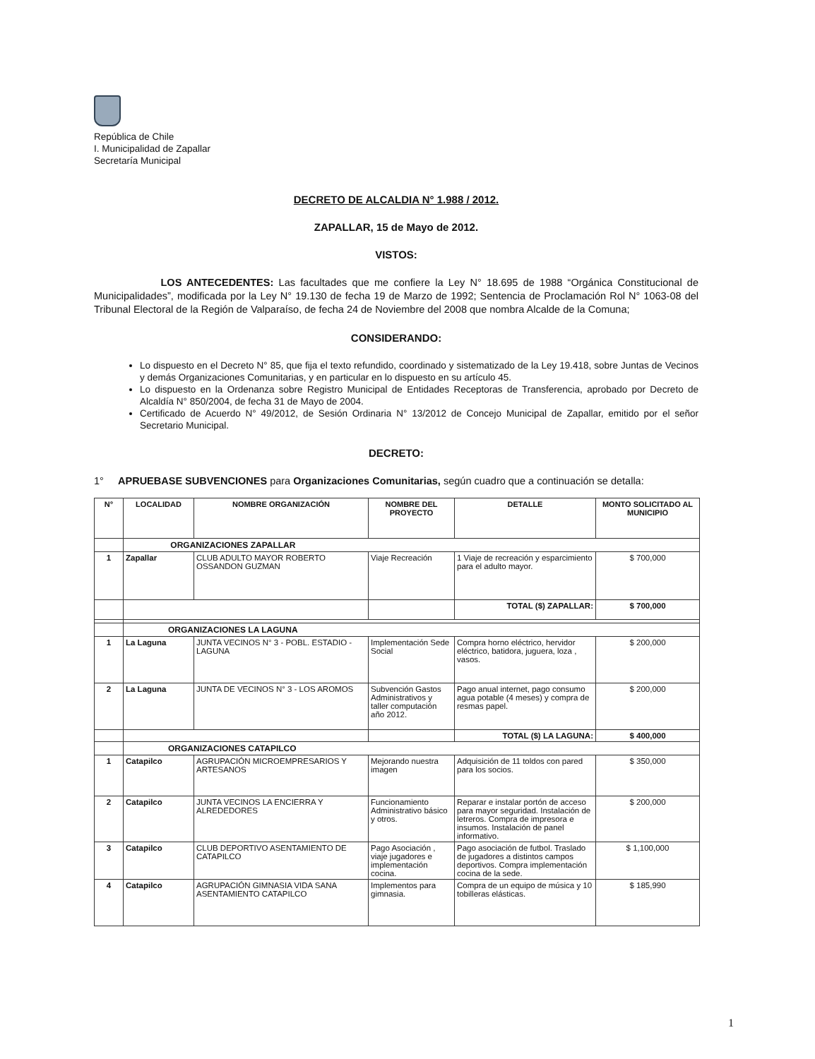República de Chile
I. Municipalidad de Zapallar
Secretaría Municipal
DECRETO DE ALCALDIA N° 1.988 / 2012.
ZAPALLAR, 15 de Mayo de 2012.
VISTOS:
LOS ANTECEDENTES: Las facultades que me confiere la Ley N° 18.695 de 1988 “Orgánica Constitucional de Municipalidades”, modificada por la Ley N° 19.130 de fecha 19 de Marzo de 1992; Sentencia de Proclamación Rol N° 1063-08 del Tribunal Electoral de la Región de Valparaíso, de fecha 24 de Noviembre del 2008 que nombra Alcalde de la Comuna;
CONSIDERANDO:
Lo dispuesto en el Decreto N° 85, que fija el texto refundido, coordinado y sistematizado de la Ley 19.418, sobre Juntas de Vecinos y demás Organizaciones Comunitarias, y en particular en lo dispuesto en su artículo 45.
Lo dispuesto en la Ordenanza sobre Registro Municipal de Entidades Receptoras de Transferencia, aprobado por Decreto de Alcaldía N° 850/2004, de fecha 31 de Mayo de 2004.
Certificado de Acuerdo N° 49/2012, de Sesión Ordinaria N° 13/2012 de Concejo Municipal de Zapallar, emitido por el señor Secretario Municipal.
DECRETO:
1° APRUEBASE SUBVENCIONES para Organizaciones Comunitarias, según cuadro que a continuación se detalla:
| N° | LOCALIDAD | NOMBRE ORGANIZACIÓN | NOMBRE DEL PROYECTO | DETALLE | MONTO SOLICITADO AL MUNICIPIO |
| --- | --- | --- | --- | --- | --- |
| | ORGANIZACIONES ZAPALLAR | | | | |
| 1 | Zapallar | CLUB ADULTO MAYOR ROBERTO OSSANDON GUZMAN | Viaje Recreación | 1 Viaje de recreación y esparcimiento para el adulto mayor. | $ 700,000 |
| | | | | TOTAL ($) ZAPALLAR: | $ 700,000 |
| | ORGANIZACIONES LA LAGUNA | | | | |
| 1 | La Laguna | JUNTA VECINOS N° 3 - POBL. ESTADIO - LAGUNA | Implementación Sede Social | Compra horno eléctrico, hervidor eléctrico, batidora, juguera, loza , vasos. | $ 200,000 |
| 2 | La Laguna | JUNTA DE VECINOS N° 3 - LOS AROMOS | Subvención Gastos Administrativos y taller computación año 2012. | Pago anual internet, pago consumo agua potable (4 meses) y compra de resmas papel. | $ 200,000 |
| | | | | TOTAL ($) LA LAGUNA: | $ 400,000 |
| | ORGANIZACIONES CATAPILCO | | | | |
| 1 | Catapilco | AGRUPACIÓN MICROEMPRESARIOS Y ARTESANOS | Mejorando nuestra imagen | Adquisición de 11 toldos con pared para los socios. | $ 350,000 |
| 2 | Catapilco | JUNTA VECINOS LA ENCIERRA Y ALREDEDORES | Funcionamiento Administrativo básico y otros. | Reparar e instalar portón de acceso para mayor seguridad. Instalación de letreros. Compra de impresora e insumos. Instalación de panel informativo. | $ 200,000 |
| 3 | Catapilco | CLUB DEPORTIVO ASENTAMIENTO DE CATAPILCO | Pago Asociación , viaje jugadores e implementación cocina. | Pago asociación de futbol. Traslado de jugadores a distintos campos deportivos. Compra implementación cocina de la sede. | $ 1,100,000 |
| 4 | Catapilco | AGRUPACIÓN GIMNASIA VIDA SANA ASENTAMIENTO CATAPILCO | Implementos para gimnasia. | Compra de un equipo de música y 10 tobilleras elásticas. | $ 185,990 |
1